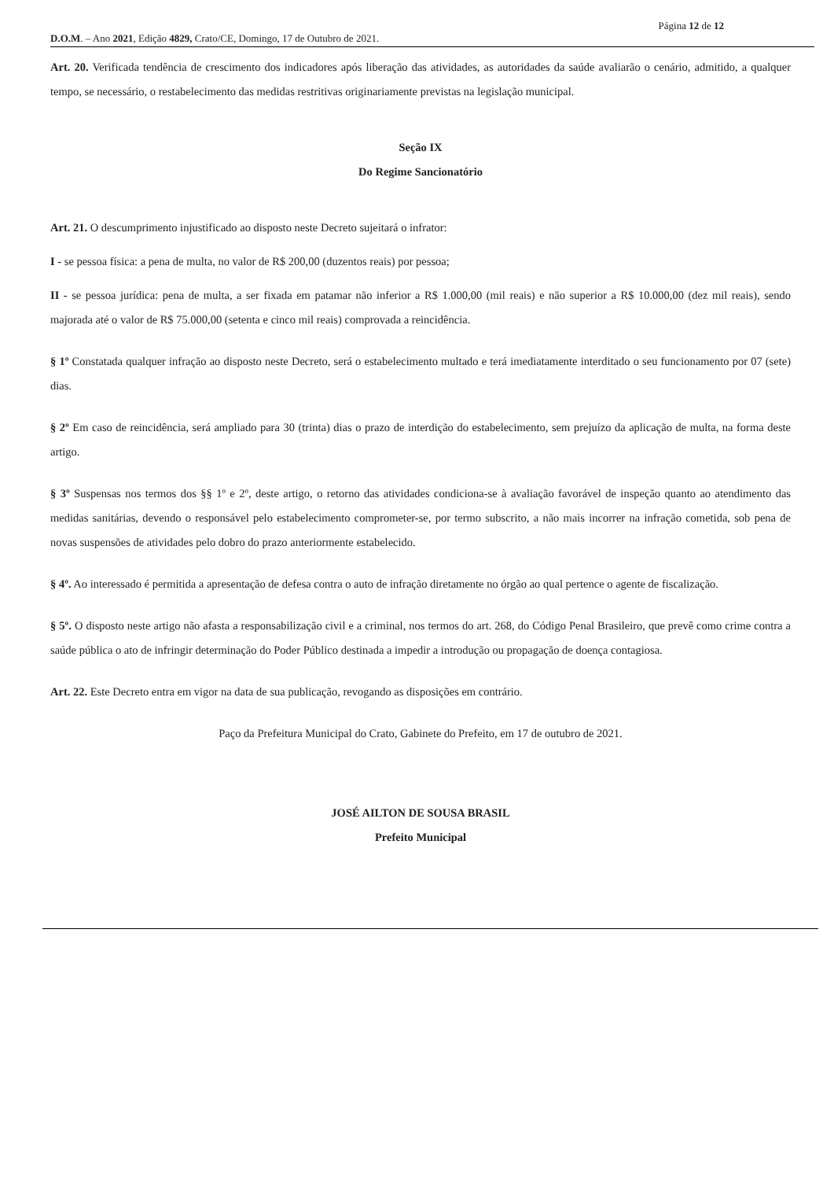Página 12 de 12
D.O.M. – Ano 2021, Edição 4829, Crato/CE, Domingo, 17 de Outubro de 2021.
Art. 20. Verificada tendência de crescimento dos indicadores após liberação das atividades, as autoridades da saúde avaliarão o cenário, admitido, a qualquer tempo, se necessário, o restabelecimento das medidas restritivas originariamente previstas na legislação municipal.
Seção IX
Do Regime Sancionatório
Art. 21. O descumprimento injustificado ao disposto neste Decreto sujeitará o infrator:
I - se pessoa física: a pena de multa, no valor de R$ 200,00 (duzentos reais) por pessoa;
II - se pessoa jurídica: pena de multa, a ser fixada em patamar não inferior a R$ 1.000,00 (mil reais) e não superior a R$ 10.000,00 (dez mil reais), sendo majorada até o valor de R$ 75.000,00 (setenta e cinco mil reais) comprovada a reincidência.
§ 1º Constatada qualquer infração ao disposto neste Decreto, será o estabelecimento multado e terá imediatamente interditado o seu funcionamento por 07 (sete) dias.
§ 2º Em caso de reincidência, será ampliado para 30 (trinta) dias o prazo de interdição do estabelecimento, sem prejuízo da aplicação de multa, na forma deste artigo.
§ 3º Suspensas nos termos dos §§ 1º e 2º, deste artigo, o retorno das atividades condiciona-se à avaliação favorável de inspeção quanto ao atendimento das medidas sanitárias, devendo o responsável pelo estabelecimento comprometer-se, por termo subscrito, a não mais incorrer na infração cometida, sob pena de novas suspensões de atividades pelo dobro do prazo anteriormente estabelecido.
§ 4º. Ao interessado é permitida a apresentação de defesa contra o auto de infração diretamente no órgão ao qual pertence o agente de fiscalização.
§ 5º. O disposto neste artigo não afasta a responsabilização civil e a criminal, nos termos do art. 268, do Código Penal Brasileiro, que prevê como crime contra a saúde pública o ato de infringir determinação do Poder Público destinada a impedir a introdução ou propagação de doença contagiosa.
Art. 22. Este Decreto entra em vigor na data de sua publicação, revogando as disposições em contrário.
Paço da Prefeitura Municipal do Crato, Gabinete do Prefeito, em 17 de outubro de 2021.
JOSÉ AILTON DE SOUSA BRASIL
Prefeito Municipal